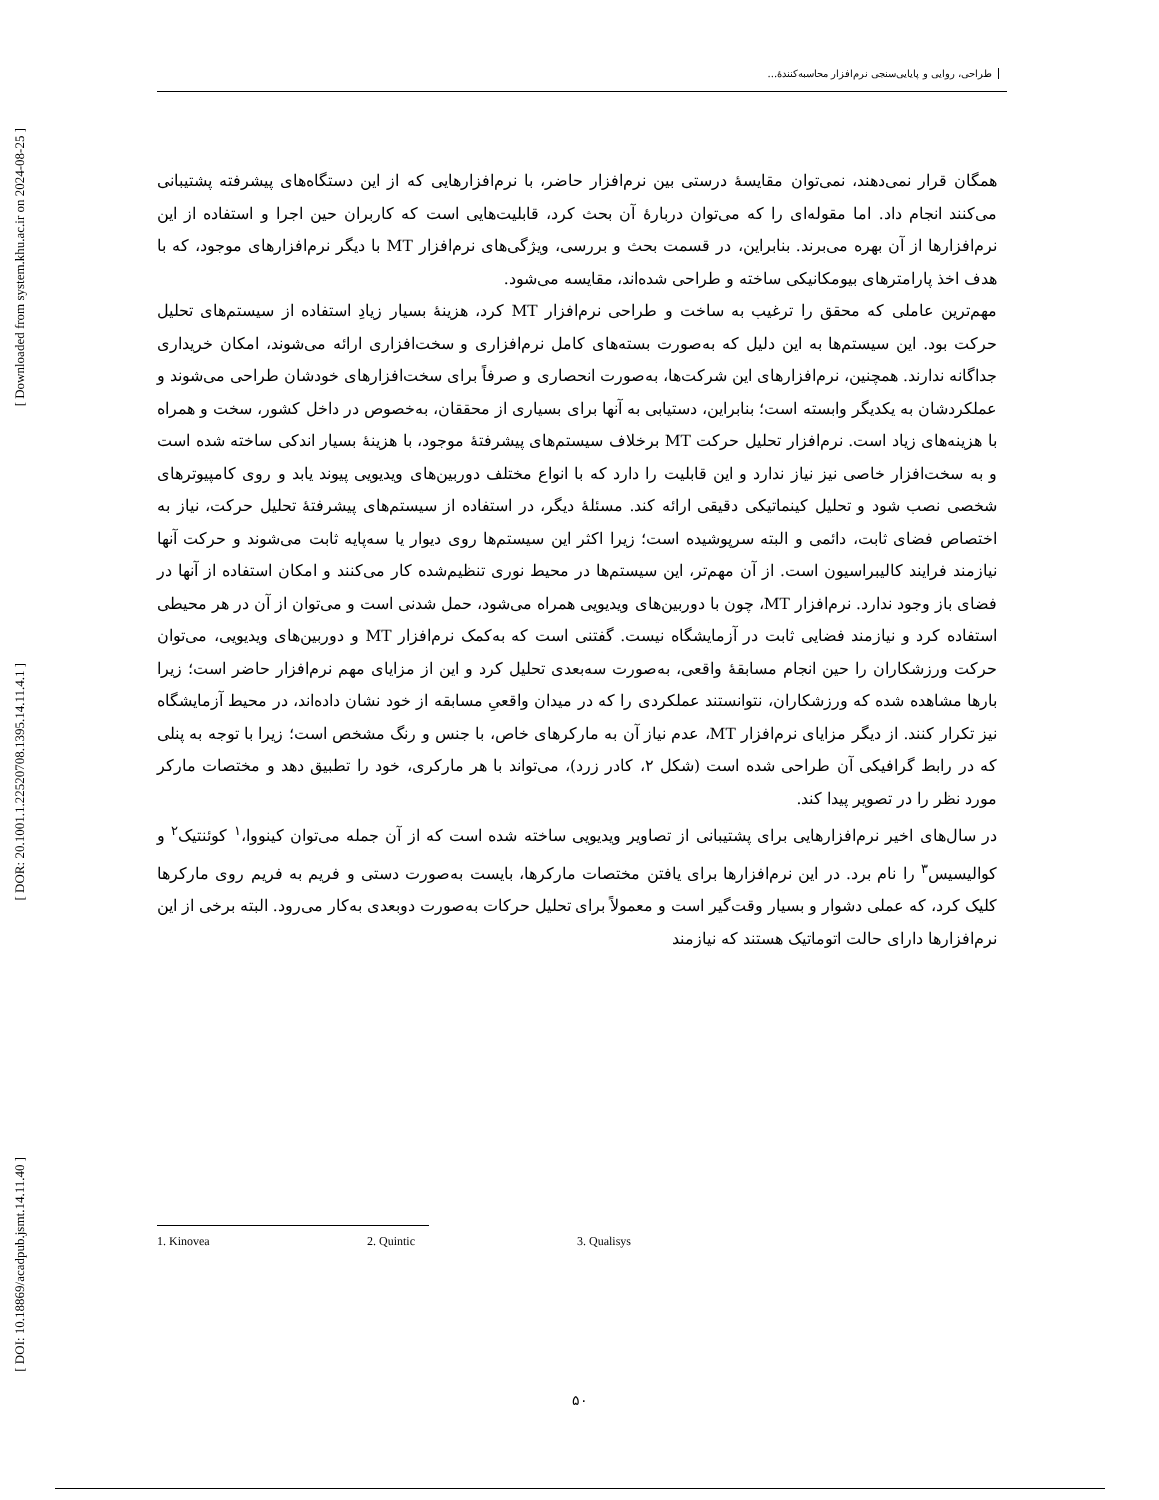[ Downloaded from system.khu.ac.ir on 2024-08-25 ]
[ DOR: 20.1001.1.22520708.1395.14.11.4.1 ]
[ DOI: 10.18869/acadpub.jsmt.14.11.40 ]
طراحی، روایی و پایایی‌سنجی نرم‌افزار محاسبه‌کنندۀ...
همگان قرار نمی‌دهند، نمی‌توان مقایسۀ درستی بین نرم‌افزار حاضر، با نرم‌افزارهایی که از این دستگاه‌های پیشرفته پشتیبانی می‌کنند انجام داد. اما مقوله‌ای را که می‌توان دربارۀ آن بحث کرد، قابلیت‌هایی است که کاربران حین اجرا و استفاده از این نرم‌افزارها از آن بهره می‌برند. بنابراین، در قسمت بحث و بررسی، ویژگی‌های نرم‌افزار MT با دیگر نرم‌افزارهای موجود، که با هدف اخذ پارامترهای بیومکانیکی ساخته و طراحی شده‌اند، مقایسه می‌شود.
مهم‌ترین عاملی که محقق را ترغیب به ساخت و طراحی نرم‌افزار MT کرد، هزینۀ بسیار زیادِ استفاده از سیستم‌های تحلیل حرکت بود. این سیستم‌ها به این دلیل که به‌صورت بسته‌های کامل نرم‌افزاری و سخت‌افزاری ارائه می‌شوند، امکان خریداری جداگانه ندارند. همچنین، نرم‌افزارهای این شرکت‌ها، به‌صورت انحصاری و صرفاً برای سخت‌افزارهای خودشان طراحی می‌شوند و عملکردشان به یکدیگر وابسته است؛ بنابراین، دستیابی به آنها برای بسیاری از محققان، به‌خصوص در داخل کشور، سخت و همراه با هزینه‌های زیاد است. نرم‌افزار تحلیل حرکت MT برخلاف سیستم‌های پیشرفتۀ موجود، با هزینۀ بسیار اندکی ساخته شده است و به سخت‌افزار خاصی نیز نیاز ندارد و این قابلیت را دارد که با انواع مختلف دوربین‌های ویدیویی پیوند یابد و روی کامپیوترهای شخصی نصب شود و تحلیل کینماتیکی دقیقی ارائه کند. مسئلۀ دیگر، در استفاده از سیستم‌های پیشرفتۀ تحلیل حرکت، نیاز به اختصاص فضای ثابت، دائمی و البته سرپوشیده است؛ زیرا اکثر این سیستم‌ها روی دیوار یا سه‌پایه ثابت می‌شوند و حرکت آنها نیازمند فرایند کالیبراسیون است. از آن مهم‌تر، این سیستم‌ها در محیط نوری تنظیم‌شده کار می‌کنند و امکان استفاده از آنها در فضای باز وجود ندارد. نرم‌افزار MT، چون با دوربین‌های ویدیویی همراه می‌شود، حمل شدنی است و می‌توان از آن در هر محیطی استفاده کرد و نیازمند فضایی ثابت در آزمایشگاه نیست. گفتنی است که به‌کمک نرم‌افزار MT و دوربین‌های ویدیویی، می‌توان حرکت ورزشکاران را حین انجام مسابقۀ واقعی، به‌صورت سه‌بعدی تحلیل کرد و این از مزایای مهم نرم‌افزار حاضر است؛ زیرا بارها مشاهده شده که ورزشکاران، نتوانستند عملکردی را که در میدان واقعیِ مسابقه از خود نشان داده‌اند، در محیط آزمایشگاه نیز تکرار کنند. از دیگر مزایای نرم‌افزار MT، عدم نیاز آن به مارکرهای خاص، با جنس و رنگ مشخص است؛ زیرا با توجه به پنلی که در رابط گرافیکی آن طراحی شده است (شکل ۲، کادر زرد)، می‌تواند با هر مارکری، خود را تطبیق دهد و مختصات مارکر مورد نظر را در تصویر پیدا کند.
در سال‌های اخیر نرم‌افزارهایی برای پشتیبانی از تصاویر ویدیویی ساخته شده است که از آن جمله می‌توان کینووا،<sup>۱</sup> کوئنتیک<sup>۲</sup> و کوالیسیس<sup>۳</sup> را نام برد. در این نرم‌افزارها برای یافتن مختصات مارکرها، بایست به‌صورت دستی و فریم به فریم روی مارکرها کلیک کرد، که عملی دشوار و بسیار وقت‌گیر است و معمولاً برای تحلیل حرکات به‌صورت دوبعدی به‌کار می‌رود. البته برخی از این نرم‌افزارها دارای حالت اتوماتیک هستند که نیازمند
1. Kinovea 2. Quintic 3. Qualisys
۵۰